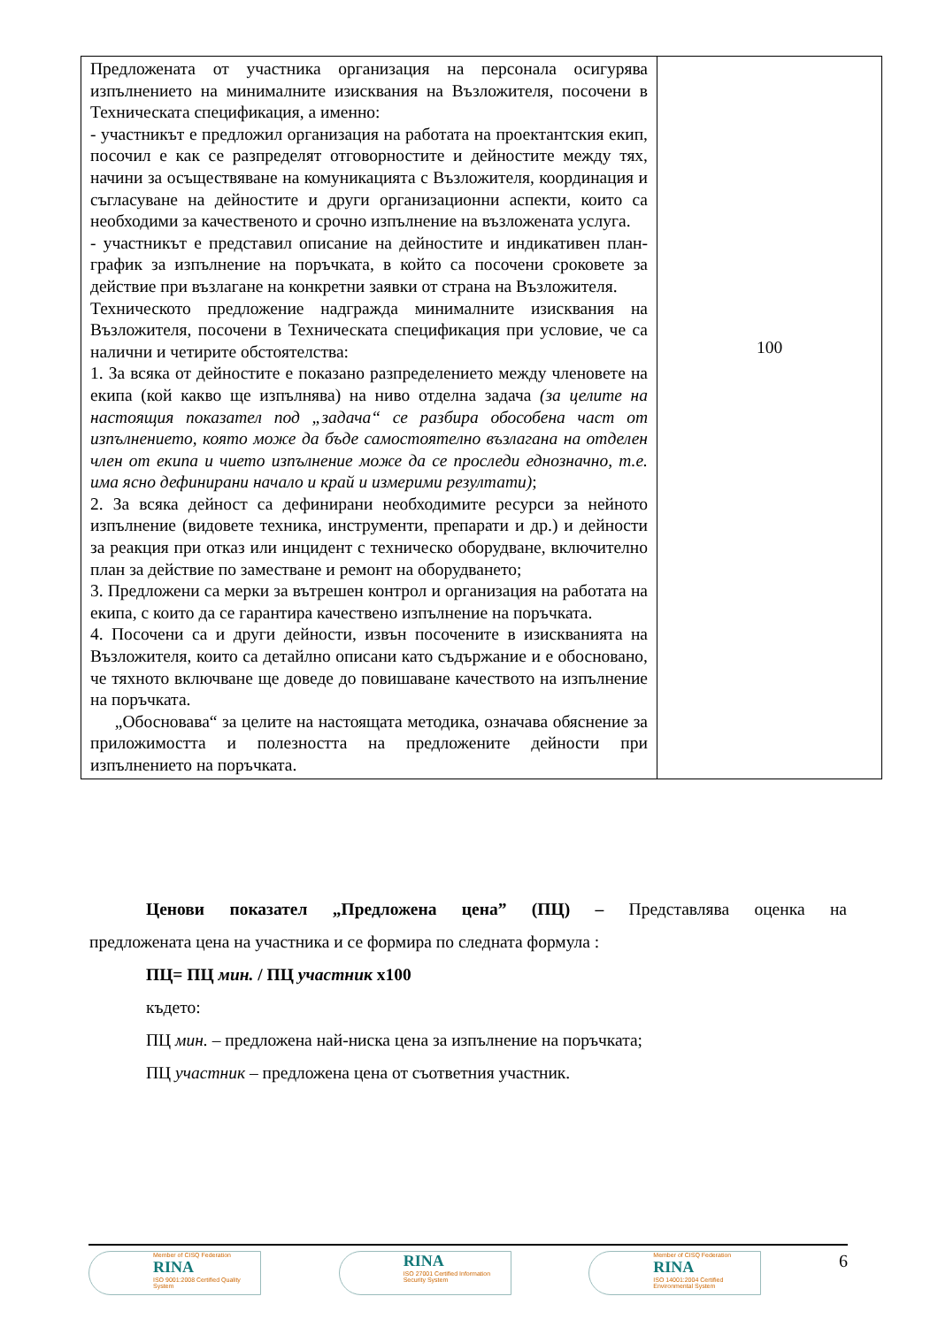| Предложената от участника организация на персонала осигурява изпълнението на минималните изисквания на Възложителя, посочени в Техническата спецификация, а именно: - участникът е предложил организация на работата на проектантския екип, посочил е как се разпределят отговорностите и дейностите между тях, начини за осъществяване на комуникацията с Възложителя, координация и съгласуване на дейностите и други организационни аспекти, които са необходими за качественото и срочно изпълнение на възложената услуга. - участникът е представил описание на дейностите и индикативен план-график за изпълнение на поръчката, в който са посочени сроковете за действие при възлагане на конкретни заявки от страна на Възложителя. Техническото предложение надгражда минималните изисквания на Възложителя, посочени в Техническата спецификация при условие, че са налични и четирите обстоятелства: 1. За всяка от дейностите е показано разпределението между членовете на екипа (кой какво ще изпълнява) на ниво отделна задача (за целите на настоящия показател под „задача“ се разбира обособена част от изпълнението, която може да бъде самостоятелно възлагана на отделен член от екипа и чието изпълнение може да се проследи еднозначно, т.е. има ясно дефинирани начало и край и измерими резултати) ; 2. За всяка дейност са дефинирани необходимите ресурси за нейното изпълнение (видовете техника, инструменти, препарати и др.) и дейности за реакция при отказ или инцидент с техническо оборудване, включително план за действие по заместване и ремонт на оборудването; 3. Предложени са мерки за вътрешен контрол и организация на работата на екипа, с които да се гарантира качествено изпълнение на поръчката. 4. Посочени са и други дейности, извън посочените в изискванията на Възложителя, които са детайлно описани като съдържание и е обосновано, че тяхното включване ще доведе до повишаване качеството на изпълнение на поръчката. „Обосновава“ за целите на настоящата методика, означава обяснение за приложимостта и полезността на предложените дейности при изпълнението на поръчката. | 100 |
Ценови показател „Предложена цена” (ПЦ) – Представлява оценка на
предложената цена на участника и се формира по следната формула :
ПЦ= ПЦ мин. / ПЦ участник х100
където:
ПЦ мин. – предложена най-ниска цена за изпълнение на поръчката;
ПЦ участник – предложена цена от съответния участник.
Member of CISQ Federation
RINA
ISO 9001:2008 Certified Quality System
RINA
ISO 27001 Certified Information Security System
Member of CISQ Federation
RINA
ISO 14001:2004 Certified Environmental System
6